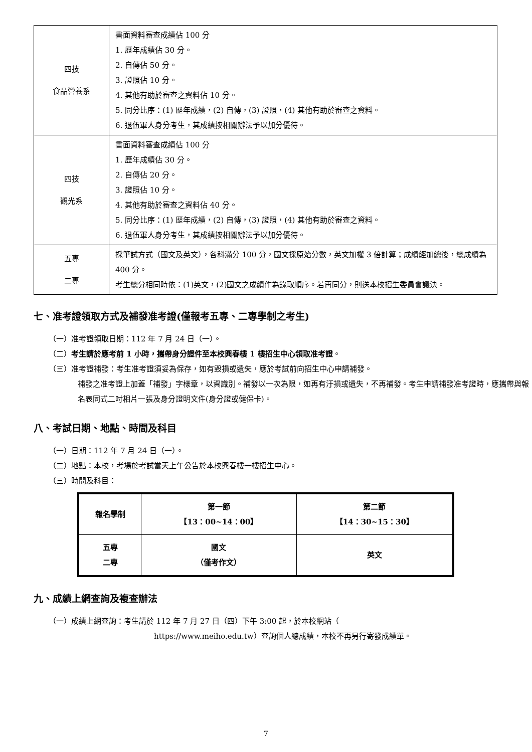| 四技 食品營養系 | 書面資料審查成績佔 100 分 1. 歷年成績佔 30 分。 2. 自傳佔 50 分。 3. 證照佔 10 分。 4. 其他有助於審查之資料佔 10 分。 5. 同分比序：(1) 歷年成績，(2) 自傳，(3) 證照，(4) 其他有助於審查之資料。 6. 退伍軍人身分考生，其成績按相關辦法予以加分優待。 |
| 四技 觀光系 | 書面資料審查成績佔 100 分 1. 歷年成績佔 30 分。 2. 自傳佔 20 分。 3. 證照佔 10 分。 4. 其他有助於審查之資料佔 40 分。 5. 同分比序：(1) 歷年成績，(2) 自傳，(3) 證照，(4) 其他有助於審查之資料。 6. 退伍軍人身分考生，其成績按相關辦法予以加分優待。 |
| 五專 二專 | 採筆試方式（國文及英文），各科滿分 100 分，國文採原始分數，英文加權 3 倍計算；成績經加總後，總成績為 400 分。 考生總分相同時依：(1)英文，(2)國文之成績作為錄取順序。若再同分，則送本校招生委員會議決。 |
七、准考證領取方式及補發准考證(僅報考五專、二專學制之考生)
（一）准考證領取日期：112 年 7 月 24 日（一）。
（二）考生請於應考前 1 小時，攜帶身分證件至本校興春樓 1 樓招生中心領取准考證。
（三）准考證補發：考生准考證須妥為保存，如有毀損或遺失，應於考試前向招生中心申請補發。
補發之准考證上加蓋「補發」字樣章，以資識別。補發以一次為限，如再有汙損或遺失，不再補發。考生申請補發准考證時，應攜帶與報名表同式二吋相片一張及身分證明文件(身分證或健保卡)。
八、考試日期、地點、時間及科目
（一）日期：112 年 7 月 24 日（一）。
（二）地點：本校，考場於考試當天上午公告於本校興春樓一樓招生中心。
（三）時間及科目：
| 報名學制 | 第一節 【13：00~14：00】 | 第二節 【14：30~15：30】 |
| --- | --- | --- |
| 五專 二專 | 國文 （僅考作文） | 英文 |
九、成績上網查詢及複查辦法
（一）成績上網查詢：考生請於 112 年 7 月 27 日（四）下午 3:00 起，於本校網站（
https://www.meiho.edu.tw）查詢個人總成績，本校不再另行寄發成績單。
7